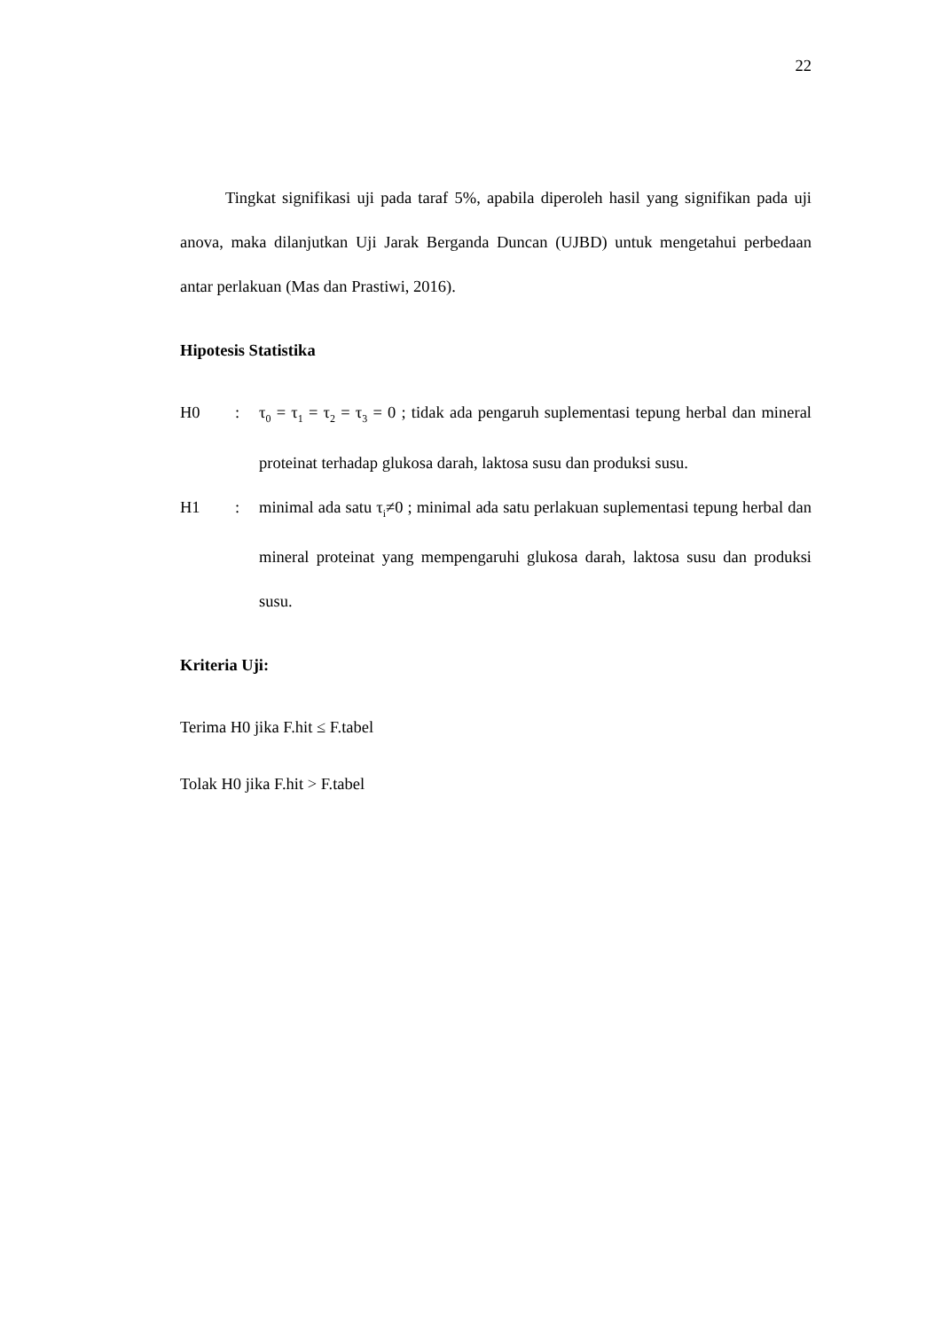22
Tingkat signifikasi uji pada taraf 5%, apabila diperoleh hasil yang signifikan pada uji anova, maka dilanjutkan Uji Jarak Berganda Duncan (UJBD) untuk mengetahui perbedaan antar perlakuan (Mas dan Prastiwi, 2016).
Hipotesis Statistika
H0 : τ<sub>0</sub> = τ<sub>1</sub> = τ<sub>2</sub> = τ<sub>3</sub> = 0 ; tidak ada pengaruh suplementasi tepung herbal dan mineral proteinat terhadap glukosa darah, laktosa susu dan produksi susu.
H1 : minimal ada satu τ<sub>i</sub>≠0 ; minimal ada satu perlakuan suplementasi tepung herbal dan mineral proteinat yang mempengaruhi glukosa darah, laktosa susu dan produksi susu.
Kriteria Uji:
Terima H0 jika F.hit ≤ F.tabel
Tolak H0 jika F.hit > F.tabel